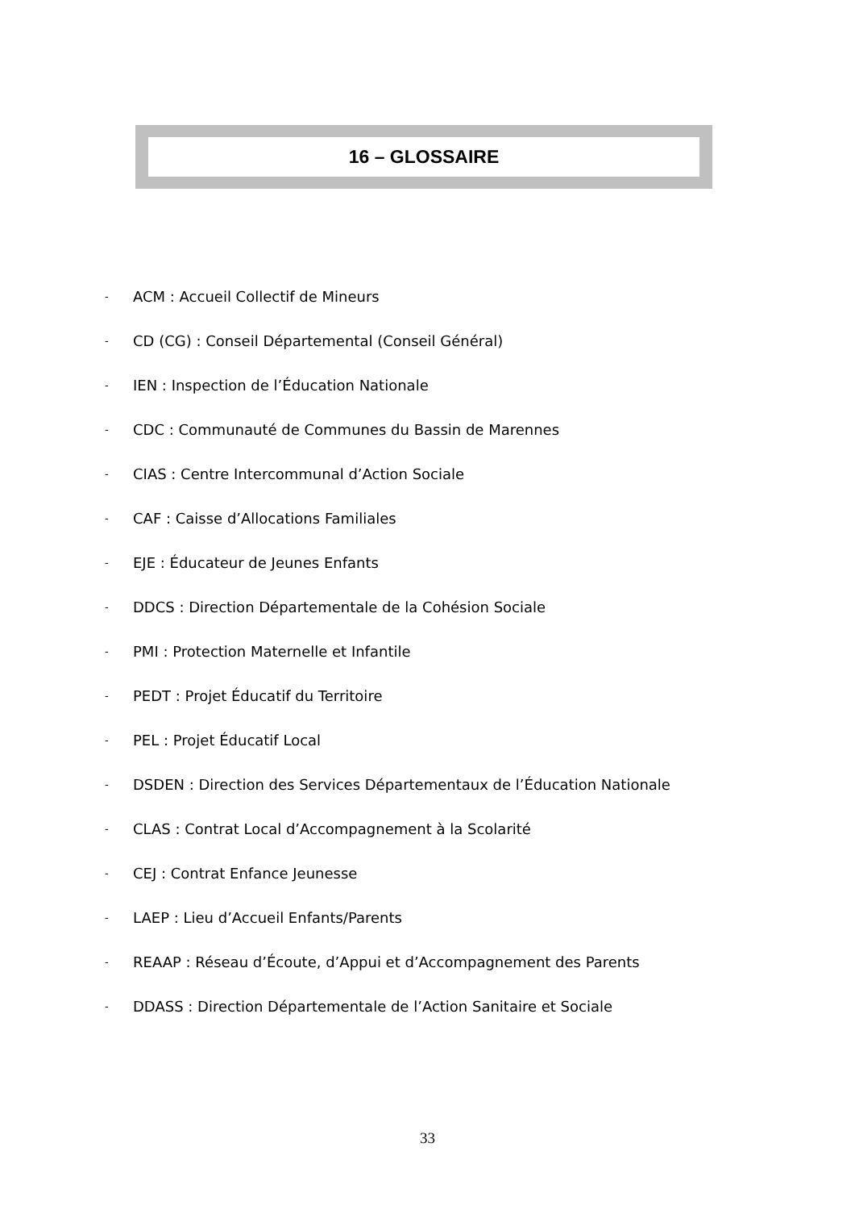16 – GLOSSAIRE
- ACM : Accueil Collectif de Mineurs
- CD (CG) : Conseil Départemental (Conseil Général)
- IEN : Inspection de l’Éducation Nationale
- CDC : Communauté de Communes du Bassin de Marennes
- CIAS : Centre Intercommunal d’Action Sociale
- CAF : Caisse d’Allocations Familiales
- EJE : Éducateur de Jeunes Enfants
- DDCS : Direction Départementale de la Cohésion Sociale
- PMI : Protection Maternelle et Infantile
- PEDT : Projet Éducatif du Territoire
- PEL : Projet Éducatif Local
- DSDEN : Direction des Services Départementaux de l’Éducation Nationale
- CLAS : Contrat Local d’Accompagnement à la Scolarité
- CEJ : Contrat Enfance Jeunesse
- LAEP : Lieu d’Accueil Enfants/Parents
- REAAP : Réseau d’Écoute, d’Appui et d’Accompagnement des Parents
- DDASS : Direction Départementale de l’Action Sanitaire et Sociale
33